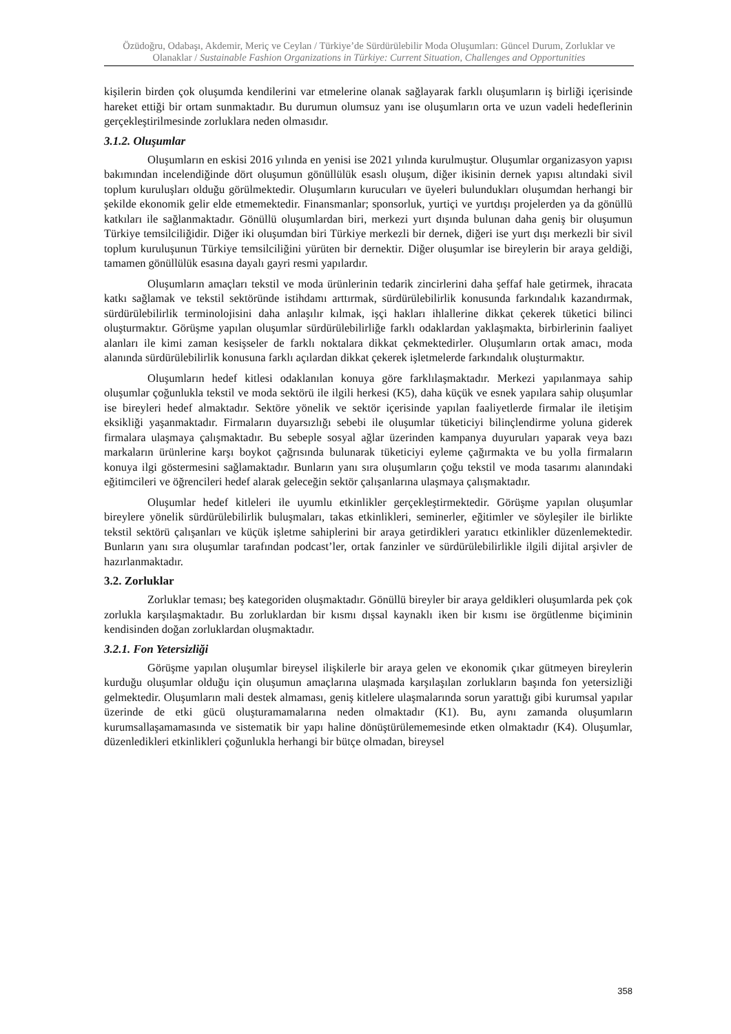Özüdoğru, Odabaşı, Akdemir, Meriç ve Ceylan / Türkiye’de Sürdürülebilir Moda Oluşumları: Güncel Durum, Zorluklar ve Olanaklar / Sustainable Fashion Organizations in Türkiye: Current Situation, Challenges and Opportunities
kişilerin birden çok oluşumda kendilerini var etmelerine olanak sağlayarak farklı oluşumların iş birliği içerisinde hareket ettiği bir ortam sunmaktadır. Bu durumun olumsuz yanı ise oluşumların orta ve uzun vadeli hedeflerinin gerçekleştirilmesinde zorluklara neden olmasıdır.
3.1.2. Oluşumlar
Oluşumların en eskisi 2016 yılında en yenisi ise 2021 yılında kurulmuştur. Oluşumlar organizasyon yapısı bakımından incelendiğinde dört oluşumun gönüllülük esaslı oluşum, diğer ikisinin dernek yapısı altındaki sivil toplum kuruluşları olduğu görülmektedir. Oluşumların kurucuları ve üyeleri bulundukları oluşumdan herhangi bir şekilde ekonomik gelir elde etmemektedir. Finansmanlar; sponsorluk, yurtiçi ve yurtdışı projelerden ya da gönüllü katkıları ile sağlanmaktadır. Gönüllü oluşumlardan biri, merkezi yurt dışında bulunan daha geniş bir oluşumun Türkiye temsilciliğidir. Diğer iki oluşumdan biri Türkiye merkezli bir dernek, diğeri ise yurt dışı merkezli bir sivil toplum kuruluşunun Türkiye temsilciliğini yürüten bir dernektir. Diğer oluşumlar ise bireylerin bir araya geldiği, tamamen gönüllülük esasına dayalı gayri resmi yapılardır.
Oluşumların amaçları tekstil ve moda ürünlerinin tedarik zincirlerini daha şeffaf hale getirmek, ihracata katkı sağlamak ve tekstil sektöründe istihdamı arttırmak, sürdürülebilirlik konusunda farkındalık kazandırmak, sürdürülebilirlik terminolojisini daha anlaşılır kılmak, işçi hakları ihlallerine dikkat çekerek tüketici bilinci oluşturmaktır. Görüşme yapılan oluşumlar sürdürülebilirliğe farklı odaklardan yaklaşmakta, birbirlerinin faaliyet alanları ile kimi zaman kesişseler de farklı noktalara dikkat çekmektedirler. Oluşumların ortak amacı, moda alanında sürdürülebilirlik konusuna farklı açılardan dikkat çekerek işletmelerde farkındalık oluşturmaktır.
Oluşumların hedef kitlesi odaklanılan konuya göre farklılaşmaktadır. Merkezi yapılanmaya sahip oluşumlar çoğunlukla tekstil ve moda sektörü ile ilgili herkesi (K5), daha küçük ve esnek yapılara sahip oluşumlar ise bireyleri hedef almaktadır. Sektöre yönelik ve sektör içerisinde yapılan faaliyetlerde firmalar ile iletişim eksikliği yaşanmaktadır. Firmaların duyarsızlığı sebebi ile oluşumlar tüketiciyi bilinçlendirme yoluna giderek firmalara ulaşmaya çalışmaktadır. Bu sebeple sosyal ağlar üzerinden kampanya duyuruları yaparak veya bazı markaların ürünlerine karşı boykot çağrısında bulunarak tüketiciyi eyleme çağırmakta ve bu yolla firmaların konuya ilgi göstermesini sağlamaktadır. Bunların yanı sıra oluşumların çoğu tekstil ve moda tasarımı alanındaki eğitimcileri ve öğrencileri hedef alarak geleceğin sektör çalışanlarına ulaşmaya çalışmaktadır.
Oluşumlar hedef kitleleri ile uyumlu etkinlikler gerçekleştirmektedir. Görüşme yapılan oluşumlar bireylere yönelik sürdürülebilirlik buluşmaları, takas etkinlikleri, seminerler, eğitimler ve söyleşiler ile birlikte tekstil sektörü çalışanları ve küçük işletme sahiplerini bir araya getirdikleri yaratıcı etkinlikler düzenlemektedir. Bunların yanı sıra oluşumlar tarafından podcast’ler, ortak fanzinler ve sürdürülebilirlikle ilgili dijital arşivler de hazırlanmaktadır.
3.2. Zorluklar
Zorluklar teması; beş kategoriden oluşmaktadır. Gönüllü bireyler bir araya geldikleri oluşumlarda pek çok zorlukla karşılaşmaktadır. Bu zorluklardan bir kısmı dışsal kaynaklı iken bir kısmı ise örgütlenme biçiminin kendisinden doğan zorluklardan oluşmaktadır.
3.2.1. Fon Yetersizliği
Görüşme yapılan oluşumlar bireysel ilişkilerle bir araya gelen ve ekonomik çıkar gütmeyen bireylerin kurduğu oluşumlar olduğu için oluşumun amaçlarına ulaşmada karşılaşılan zorlukların başında fon yetersizliği gelmektedir. Oluşumların mali destek almaması, geniş kitlelere ulaşmalarında sorun yarattığı gibi kurumsal yapılar üzerinde de etki gücü oluşturamamalarına neden olmaktadır (K1). Bu, aynı zamanda oluşumların kurumsallaşamamasında ve sistematik bir yapı haline dönüştürülememesinde etken olmaktadır (K4). Oluşumlar, düzenledikleri etkinlikleri çoğunlukla herhangi bir bütçe olmadan, bireysel
358